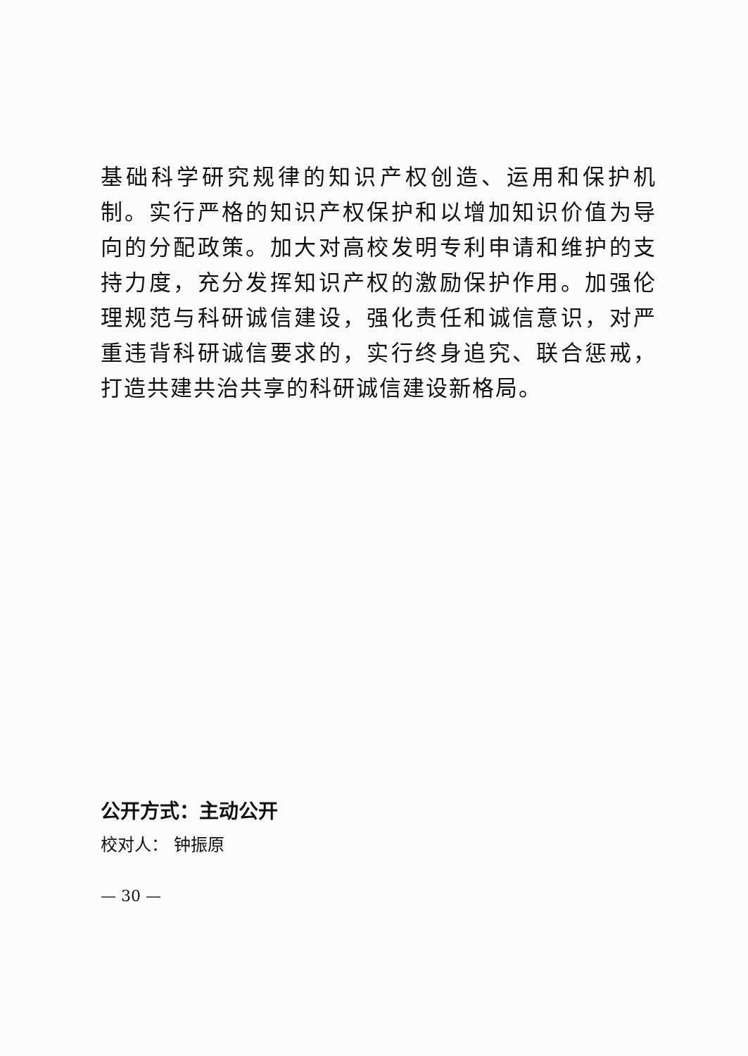基础科学研究规律的知识产权创造、运用和保护机制。实行严格的知识产权保护和以增加知识价值为导向的分配政策。加大对高校发明专利申请和维护的支持力度，充分发挥知识产权的激励保护作用。加强伦理规范与科研诚信建设，强化责任和诚信意识，对严重违背科研诚信要求的，实行终身追究、联合惩戒，打造共建共治共享的科研诚信建设新格局。
公开方式：主动公开
校对人： 钟振原
— 30 —